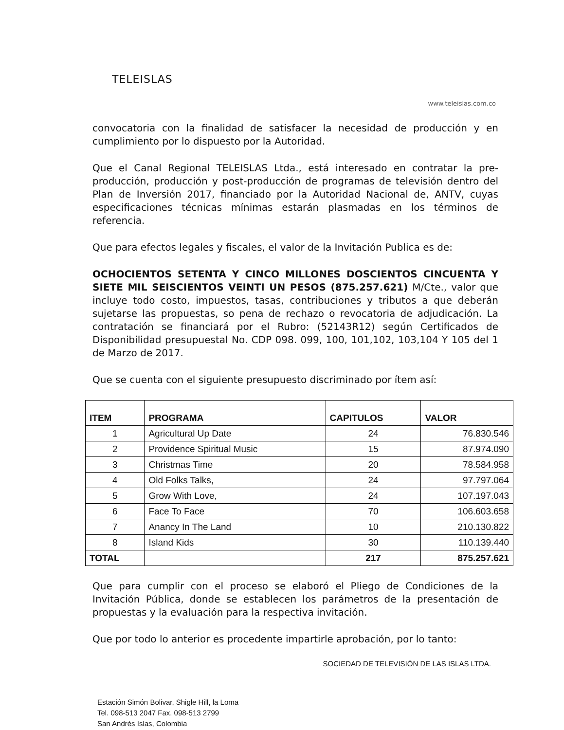TELEISLAS
www.teleislas.com.co
convocatoria con la finalidad de satisfacer la necesidad de producción y en cumplimiento por lo dispuesto por la Autoridad.
Que el Canal Regional TELEISLAS Ltda., está interesado en contratar la pre-producción, producción y post-producción de programas de televisión dentro del Plan de Inversión 2017, financiado por la Autoridad Nacional de, ANTV, cuyas especificaciones técnicas mínimas estarán plasmadas en los términos de referencia.
Que para efectos legales y fiscales, el valor de la Invitación Publica es de:
OCHOCIENTOS SETENTA Y CINCO MILLONES DOSCIENTOS CINCUENTA Y SIETE MIL SEISCIENTOS VEINTI UN PESOS (875.257.621) M/Cte., valor que incluye todo costo, impuestos, tasas, contribuciones y tributos a que deberán sujetarse las propuestas, so pena de rechazo o revocatoria de adjudicación. La contratación se financiará por el Rubro: (52143R12) según Certificados de Disponibilidad presupuestal No. CDP 098. 099, 100, 101,102, 103,104 Y 105 del 1 de Marzo de 2017.
Que se cuenta con el siguiente presupuesto discriminado por ítem así:
| ITEM | PROGRAMA | CAPITULOS | VALOR |
| --- | --- | --- | --- |
| 1 | Agricultural Up Date | 24 | 76.830.546 |
| 2 | Providence Spiritual Music | 15 | 87.974.090 |
| 3 | Christmas Time | 20 | 78.584.958 |
| 4 | Old Folks Talks, | 24 | 97.797.064 |
| 5 | Grow With Love, | 24 | 107.197.043 |
| 6 | Face To Face | 70 | 106.603.658 |
| 7 | Anancy In The Land | 10 | 210.130.822 |
| 8 | Island Kids | 30 | 110.139.440 |
| TOTAL | | 217 | 875.257.621 |
Que para cumplir con el proceso se elaboró el Pliego de Condiciones de la Invitación Pública, donde se establecen los parámetros de la presentación de propuestas y la evaluación para la respectiva invitación.
Que por todo lo anterior es procedente impartirle aprobación, por lo tanto:
SOCIEDAD DE TELEVISIÓN DE LAS ISLAS LTDA.
Estación Simón Bolivar, Shigle Hill, la Loma
Tel. 098-513 2047 Fax. 098-513 2799
San Andrés Islas, Colombia